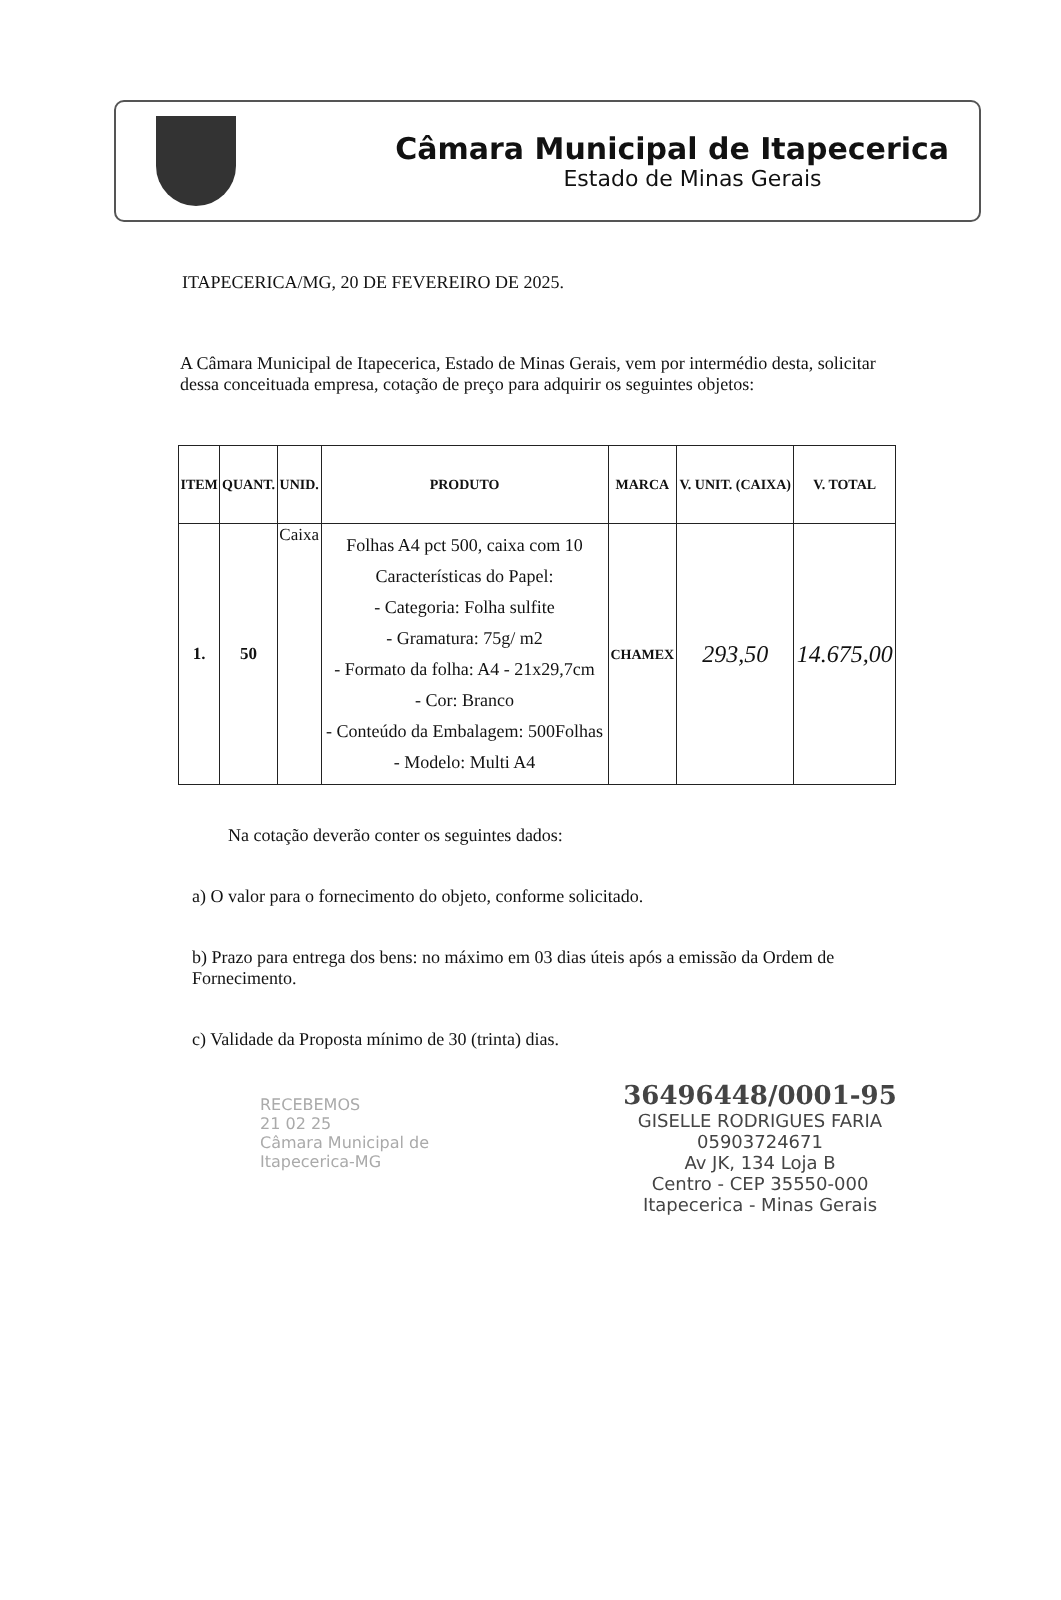Câmara Municipal de Itapecerica
Estado de Minas Gerais
ITAPECERICA/MG, 20 DE FEVEREIRO DE 2025.
A Câmara Municipal de Itapecerica, Estado de Minas Gerais, vem por intermédio desta, solicitar dessa conceituada empresa, cotação de preço para adquirir os seguintes objetos:
| ITEM | QUANT. | UNID. | PRODUTO | MARCA | V. UNIT. (CAIXA) | V. TOTAL |
| --- | --- | --- | --- | --- | --- | --- |
| 1. | 50 | Caixa | Folhas A4 pct 500, caixa com 10 Características do Papel: - Categoria: Folha sulfite - Gramatura: 75g/ m2 - Formato da folha: A4 - 21x29,7cm - Cor: Branco - Conteúdo da Embalagem: 500Folhas - Modelo: Multi A4 | CHAMEX | 293,50 | 14.675,00 |
Na cotação deverão conter os seguintes dados:
a) O valor para o fornecimento do objeto, conforme solicitado.
b) Prazo para entrega dos bens: no máximo em 03 dias úteis após a emissão da Ordem de Fornecimento.
c) Validade da Proposta mínimo de 30 (trinta) dias.
36496448/0001-95
GISELLE RODRIGUES FARIA
05903724671
Av JK, 134 Loja B
Centro - CEP 35550-000
Itapecerica - Minas Gerais
RECEBEMOS
21 02 25
Câmara Municipal de Itapecerica-MG